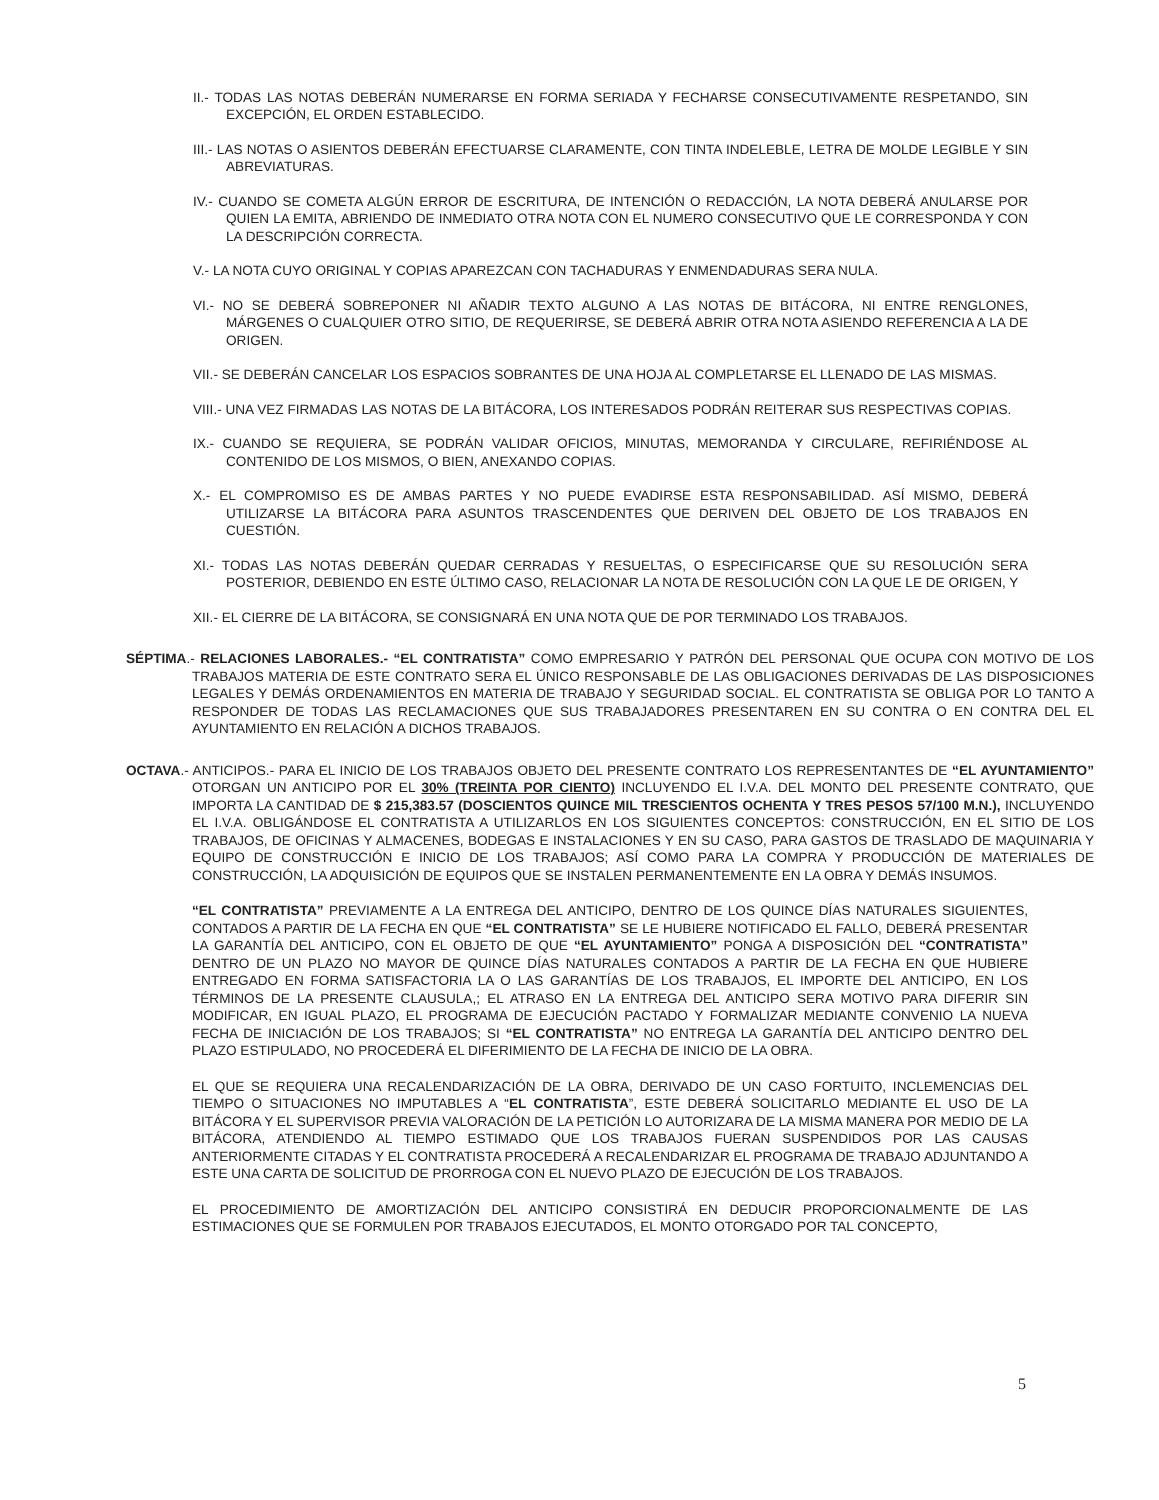II.- TODAS LAS NOTAS DEBERÁN NUMERARSE EN FORMA SERIADA Y FECHARSE CONSECUTIVAMENTE RESPETANDO, SIN EXCEPCIÓN, EL ORDEN ESTABLECIDO.
III.- LAS NOTAS O ASIENTOS DEBERÁN EFECTUARSE CLARAMENTE, CON TINTA INDELEBLE, LETRA DE MOLDE LEGIBLE Y SIN ABREVIATURAS.
IV.- CUANDO SE COMETA ALGÚN ERROR DE ESCRITURA, DE INTENCIÓN O REDACCIÓN, LA NOTA DEBERÁ ANULARSE POR QUIEN LA EMITA, ABRIENDO DE INMEDIATO OTRA NOTA CON EL NUMERO CONSECUTIVO QUE LE CORRESPONDA Y CON LA DESCRIPCIÓN CORRECTA.
V.- LA NOTA CUYO ORIGINAL Y COPIAS APAREZCAN CON TACHADURAS Y ENMENDADURAS SERA NULA.
VI.- NO SE DEBERÁ SOBREPONER NI AÑADIR TEXTO ALGUNO A LAS NOTAS DE BITÁCORA, NI ENTRE RENGLONES, MÁRGENES O CUALQUIER OTRO SITIO, DE REQUERIRSE, SE DEBERÁ ABRIR OTRA NOTA ASIENDO REFERENCIA A LA DE ORIGEN.
VII.- SE DEBERÁN CANCELAR LOS ESPACIOS SOBRANTES DE UNA HOJA AL COMPLETARSE EL LLENADO DE LAS MISMAS.
VIII.- UNA VEZ FIRMADAS LAS NOTAS DE LA BITÁCORA, LOS INTERESADOS PODRÁN REITERAR SUS RESPECTIVAS COPIAS.
IX.- CUANDO SE REQUIERA, SE PODRÁN VALIDAR OFICIOS, MINUTAS, MEMORANDA Y CIRCULARE, REFIRIÉNDOSE AL CONTENIDO DE LOS MISMOS, O BIEN, ANEXANDO COPIAS.
X.- EL COMPROMISO ES DE AMBAS PARTES Y NO PUEDE EVADIRSE ESTA RESPONSABILIDAD. ASÍ MISMO, DEBERÁ UTILIZARSE LA BITÁCORA PARA ASUNTOS TRASCENDENTES QUE DERIVEN DEL OBJETO DE LOS TRABAJOS EN CUESTIÓN.
XI.- TODAS LAS NOTAS DEBERÁN QUEDAR CERRADAS Y RESUELTAS, O ESPECIFICARSE QUE SU RESOLUCIÓN SERA POSTERIOR, DEBIENDO EN ESTE ÚLTIMO CASO, RELACIONAR LA NOTA DE RESOLUCIÓN CON LA QUE LE DE ORIGEN, Y
XII.- EL CIERRE DE LA BITÁCORA, SE CONSIGNARÁ EN UNA NOTA QUE DE POR TERMINADO LOS TRABAJOS.
SÉPTIMA.- RELACIONES LABORALES.- “EL CONTRATISTA” COMO EMPRESARIO Y PATRÓN DEL PERSONAL QUE OCUPA CON MOTIVO DE LOS TRABAJOS MATERIA DE ESTE CONTRATO SERA EL ÚNICO RESPONSABLE DE LAS OBLIGACIONES DERIVADAS DE LAS DISPOSICIONES LEGALES Y DEMÁS ORDENAMIENTOS EN MATERIA DE TRABAJO Y SEGURIDAD SOCIAL. EL CONTRATISTA SE OBLIGA POR LO TANTO A RESPONDER DE TODAS LAS RECLAMACIONES QUE SUS TRABAJADORES PRESENTAREN EN SU CONTRA O EN CONTRA DEL EL AYUNTAMIENTO EN RELACIÓN A DICHOS TRABAJOS.
OCTAVA.- ANTICIPOS.- PARA EL INICIO DE LOS TRABAJOS OBJETO DEL PRESENTE CONTRATO LOS REPRESENTANTES DE “EL AYUNTAMIENTO” OTORGAN UN ANTICIPO POR EL 30% (TREINTA POR CIENTO) INCLUYENDO EL I.V.A. DEL MONTO DEL PRESENTE CONTRATO, QUE IMPORTA LA CANTIDAD DE $ 215,383.57 (DOSCIENTOS QUINCE MIL TRESCIENTOS OCHENTA Y TRES PESOS 57/100 M.N.), INCLUYENDO EL I.V.A. OBLIGÁNDOSE EL CONTRATISTA A UTILIZARLOS EN LOS SIGUIENTES CONCEPTOS: CONSTRUCCIÓN, EN EL SITIO DE LOS TRABAJOS, DE OFICINAS Y ALMACENES, BODEGAS E INSTALACIONES Y EN SU CASO, PARA GASTOS DE TRASLADO DE MAQUINARIA Y EQUIPO DE CONSTRUCCIÓN E INICIO DE LOS TRABAJOS; ASÍ COMO PARA LA COMPRA Y PRODUCCIÓN DE MATERIALES DE CONSTRUCCIÓN, LA ADQUISICIÓN DE EQUIPOS QUE SE INSTALEN PERMANENTEMENTE EN LA OBRA Y DEMÁS INSUMOS.
“EL CONTRATISTA” PREVIAMENTE A LA ENTREGA DEL ANTICIPO, DENTRO DE LOS QUINCE DÍAS NATURALES SIGUIENTES, CONTADOS A PARTIR DE LA FECHA EN QUE “EL CONTRATISTA” SE LE HUBIERE NOTIFICADO EL FALLO, DEBERÁ PRESENTAR LA GARANTÍA DEL ANTICIPO, CON EL OBJETO DE QUE “EL AYUNTAMIENTO” PONGA A DISPOSICIÓN DEL “CONTRATISTA” DENTRO DE UN PLAZO NO MAYOR DE QUINCE DÍAS NATURALES CONTADOS A PARTIR DE LA FECHA EN QUE HUBIERE ENTREGADO EN FORMA SATISFACTORIA LA O LAS GARANTÍAS DE LOS TRABAJOS, EL IMPORTE DEL ANTICIPO, EN LOS TÉRMINOS DE LA PRESENTE CLAUSULA,; EL ATRASO EN LA ENTREGA DEL ANTICIPO SERA MOTIVO PARA DIFERIR SIN MODIFICAR, EN IGUAL PLAZO, EL PROGRAMA DE EJECUCIÓN PACTADO Y FORMALIZAR MEDIANTE CONVENIO LA NUEVA FECHA DE INICIACIÓN DE LOS TRABAJOS; SI “EL CONTRATISTA” NO ENTREGA LA GARANTÍA DEL ANTICIPO DENTRO DEL PLAZO ESTIPULADO, NO PROCEDERÁ EL DIFERIMIENTO DE LA FECHA DE INICIO DE LA OBRA.
EL QUE SE REQUIERA UNA RECALENDARIZACIÓN DE LA OBRA, DERIVADO DE UN CASO FORTUITO, INCLEMENCIAS DEL TIEMPO O SITUACIONES NO IMPUTABLES A “EL CONTRATISTA”, ESTE DEBERÁ SOLICITARLO MEDIANTE EL USO DE LA BITÁCORA Y EL SUPERVISOR PREVIA VALORACIÓN DE LA PETICIÓN LO AUTORIZARA DE LA MISMA MANERA POR MEDIO DE LA BITÁCORA, ATENDIENDO AL TIEMPO ESTIMADO QUE LOS TRABAJOS FUERAN SUSPENDIDOS POR LAS CAUSAS ANTERIORMENTE CITADAS Y EL CONTRATISTA PROCEDERÁ A RECALENDARIZAR EL PROGRAMA DE TRABAJO ADJUNTANDO A ESTE UNA CARTA DE SOLICITUD DE PRORROGA CON EL NUEVO PLAZO DE EJECUCIÓN DE LOS TRABAJOS.
EL PROCEDIMIENTO DE AMORTIZACIÓN DEL ANTICIPO CONSISTIRÁ EN DEDUCIR PROPORCIONALMENTE DE LAS ESTIMACIONES QUE SE FORMULEN POR TRABAJOS EJECUTADOS, EL MONTO OTORGADO POR TAL CONCEPTO,
5